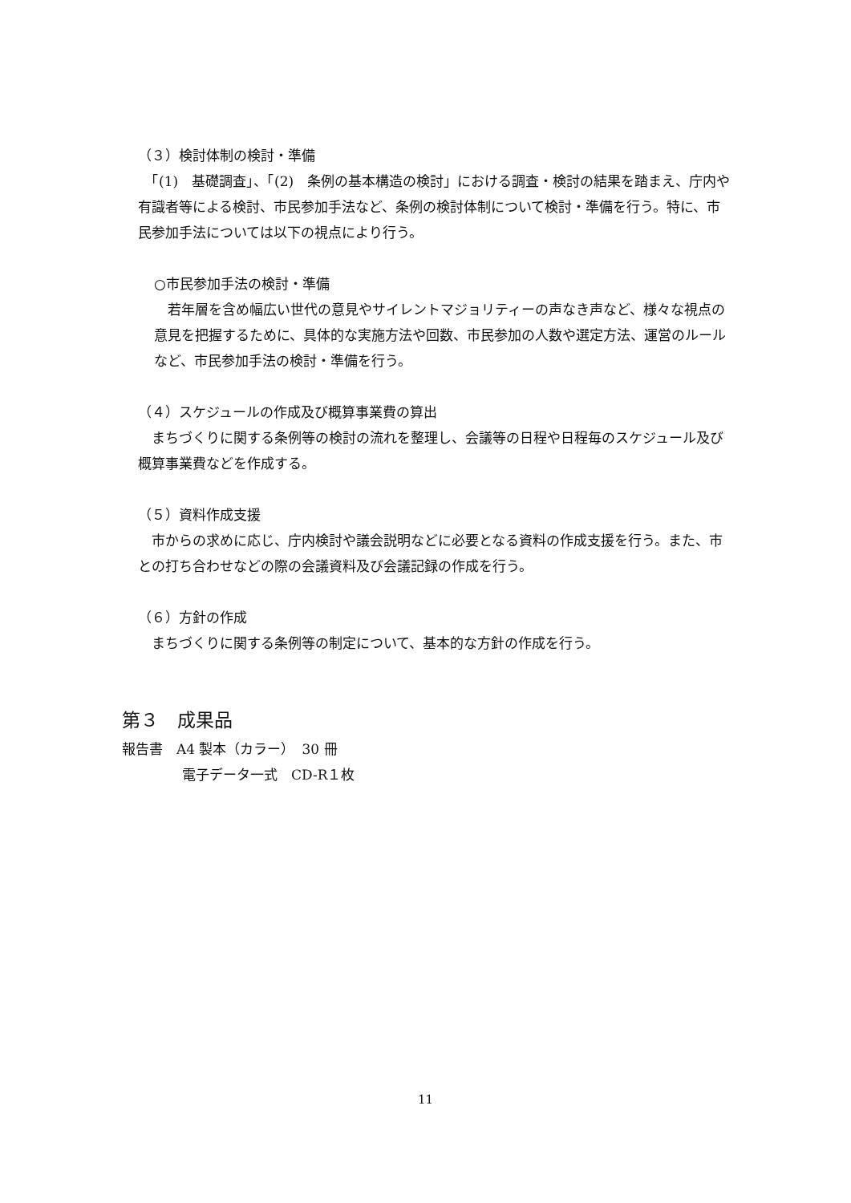（３）検討体制の検討・準備
　「(1)　基礎調査」、「(2)　条例の基本構造の検討」における調査・検討の結果を踏まえ、庁内や有識者等による検討、市民参加手法など、条例の検討体制について検討・準備を行う。特に、市民参加手法については以下の視点により行う。
○市民参加手法の検討・準備
　若年層を含め幅広い世代の意見やサイレントマジョリティーの声なき声など、様々な視点の意見を把握するために、具体的な実施方法や回数、市民参加の人数や選定方法、運営のルールなど、市民参加手法の検討・準備を行う。
（４）スケジュールの作成及び概算事業費の算出
　まちづくりに関する条例等の検討の流れを整理し、会議等の日程や日程毎のスケジュール及び概算事業費などを作成する。
（５）資料作成支援
　市からの求めに応じ、庁内検討や議会説明などに必要となる資料の作成支援を行う。また、市との打ち合わせなどの際の会議資料及び会議記録の作成を行う。
（６）方針の作成
　まちづくりに関する条例等の制定について、基本的な方針の作成を行う。
第３　成果品
報告書　A4 製本（カラー）　30 冊
電子データ一式　CD-R１枚
11